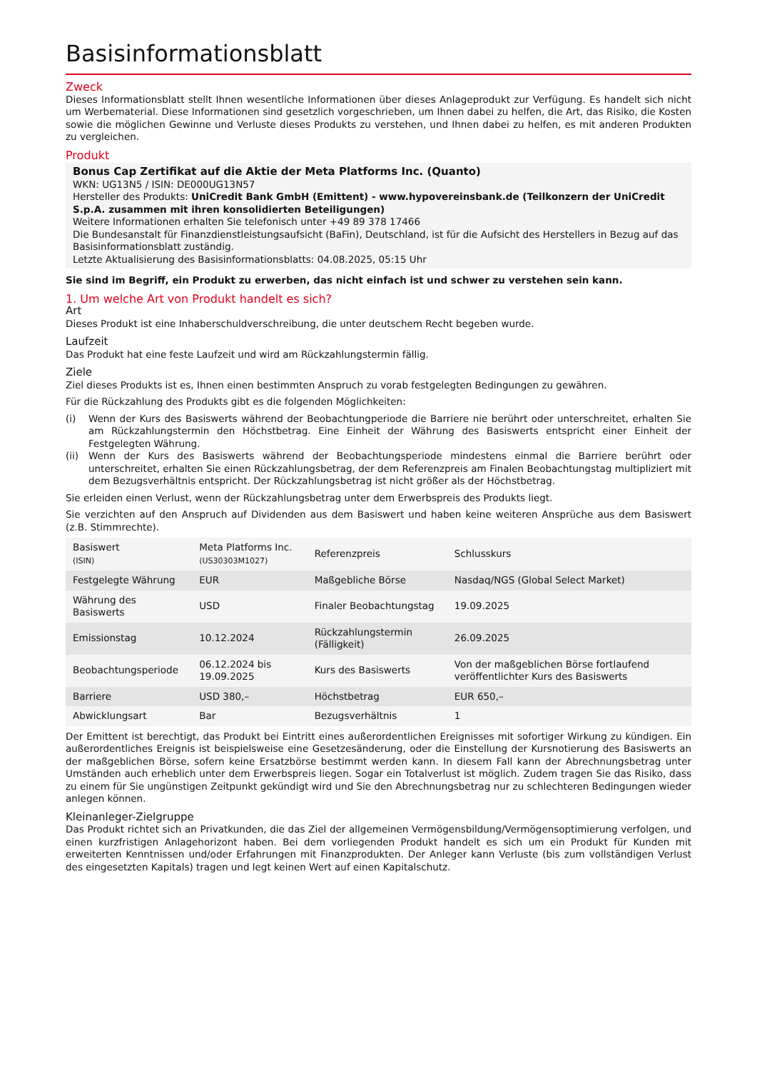Basisinformationsblatt
Zweck
Dieses Informationsblatt stellt Ihnen wesentliche Informationen über dieses Anlageprodukt zur Verfügung. Es handelt sich nicht um Werbematerial. Diese Informationen sind gesetzlich vorgeschrieben, um Ihnen dabei zu helfen, die Art, das Risiko, die Kosten sowie die möglichen Gewinne und Verluste dieses Produkts zu verstehen, und Ihnen dabei zu helfen, es mit anderen Produkten zu vergleichen.
Produkt
Bonus Cap Zertifikat auf die Aktie der Meta Platforms Inc. (Quanto)
WKN: UG13N5 / ISIN: DE000UG13N57
Hersteller des Produkts: UniCredit Bank GmbH (Emittent) - www.hypovereinsbank.de (Teilkonzern der UniCredit S.p.A. zusammen mit ihren konsolidierten Beteiligungen)
Weitere Informationen erhalten Sie telefonisch unter +49 89 378 17466
Die Bundesanstalt für Finanzdienstleistungsaufsicht (BaFin), Deutschland, ist für die Aufsicht des Herstellers in Bezug auf das Basisinformationsblatt zuständig.
Letzte Aktualisierung des Basisinformationsblatts: 04.08.2025, 05:15 Uhr
Sie sind im Begriff, ein Produkt zu erwerben, das nicht einfach ist und schwer zu verstehen sein kann.
1. Um welche Art von Produkt handelt es sich?
Art
Dieses Produkt ist eine Inhaberschuldverschreibung, die unter deutschem Recht begeben wurde.
Laufzeit
Das Produkt hat eine feste Laufzeit und wird am Rückzahlungstermin fällig.
Ziele
Ziel dieses Produkts ist es, Ihnen einen bestimmten Anspruch zu vorab festgelegten Bedingungen zu gewähren.
Für die Rückzahlung des Produkts gibt es die folgenden Möglichkeiten:
(i) Wenn der Kurs des Basiswerts während der Beobachtungperiode die Barriere nie berührt oder unterschreitet, erhalten Sie am Rückzahlungstermin den Höchstbetrag. Eine Einheit der Währung des Basiswerts entspricht einer Einheit der Festgelegten Währung.
(ii) Wenn der Kurs des Basiswerts während der Beobachtungsperiode mindestens einmal die Barriere berührt oder unterschreitet, erhalten Sie einen Rückzahlungsbetrag, der dem Referenzpreis am Finalen Beobachtungstag multipliziert mit dem Bezugsverhältnis entspricht. Der Rückzahlungsbetrag ist nicht größer als der Höchstbetrag.
Sie erleiden einen Verlust, wenn der Rückzahlungsbetrag unter dem Erwerbspreis des Produkts liegt.
Sie verzichten auf den Anspruch auf Dividenden aus dem Basiswert und haben keine weiteren Ansprüche aus dem Basiswert (z.B. Stimmrechte).
| Basiswert (ISIN) | Meta Platforms Inc. (US30303M1027) | Referenzpreis | Schlusskurs |
| Festgelegte Währung | EUR | Maßgebliche Börse | Nasdaq/NGS (Global Select Market) |
| Währung des Basiswerts | USD | Finaler Beobachtungstag | 19.09.2025 |
| Emissionstag | 10.12.2024 | Rückzahlungstermin (Fälligkeit) | 26.09.2025 |
| Beobachtungsperiode | 06.12.2024 bis 19.09.2025 | Kurs des Basiswerts | Von der maßgeblichen Börse fortlaufend veröffentlichter Kurs des Basiswerts |
| Barriere | USD 380,– | Höchstbetrag | EUR 650,– |
| Abwicklungsart | Bar | Bezugsverhältnis | 1 |
Der Emittent ist berechtigt, das Produkt bei Eintritt eines außerordentlichen Ereignisses mit sofortiger Wirkung zu kündigen. Ein außerordentliches Ereignis ist beispielsweise eine Gesetzesänderung, oder die Einstellung der Kursnotierung des Basiswerts an der maßgeblichen Börse, sofern keine Ersatzbörse bestimmt werden kann. In diesem Fall kann der Abrechnungsbetrag unter Umständen auch erheblich unter dem Erwerbspreis liegen. Sogar ein Totalverlust ist möglich. Zudem tragen Sie das Risiko, dass zu einem für Sie ungünstigen Zeitpunkt gekündigt wird und Sie den Abrechnungsbetrag nur zu schlechteren Bedingungen wieder anlegen können.
Kleinanleger-Zielgruppe
Das Produkt richtet sich an Privatkunden, die das Ziel der allgemeinen Vermögensbildung/Vermögensoptimierung verfolgen, und einen kurzfristigen Anlagehorizont haben. Bei dem vorliegenden Produkt handelt es sich um ein Produkt für Kunden mit erweiterten Kenntnissen und/oder Erfahrungen mit Finanzprodukten. Der Anleger kann Verluste (bis zum vollständigen Verlust des eingesetzten Kapitals) tragen und legt keinen Wert auf einen Kapitalschutz.